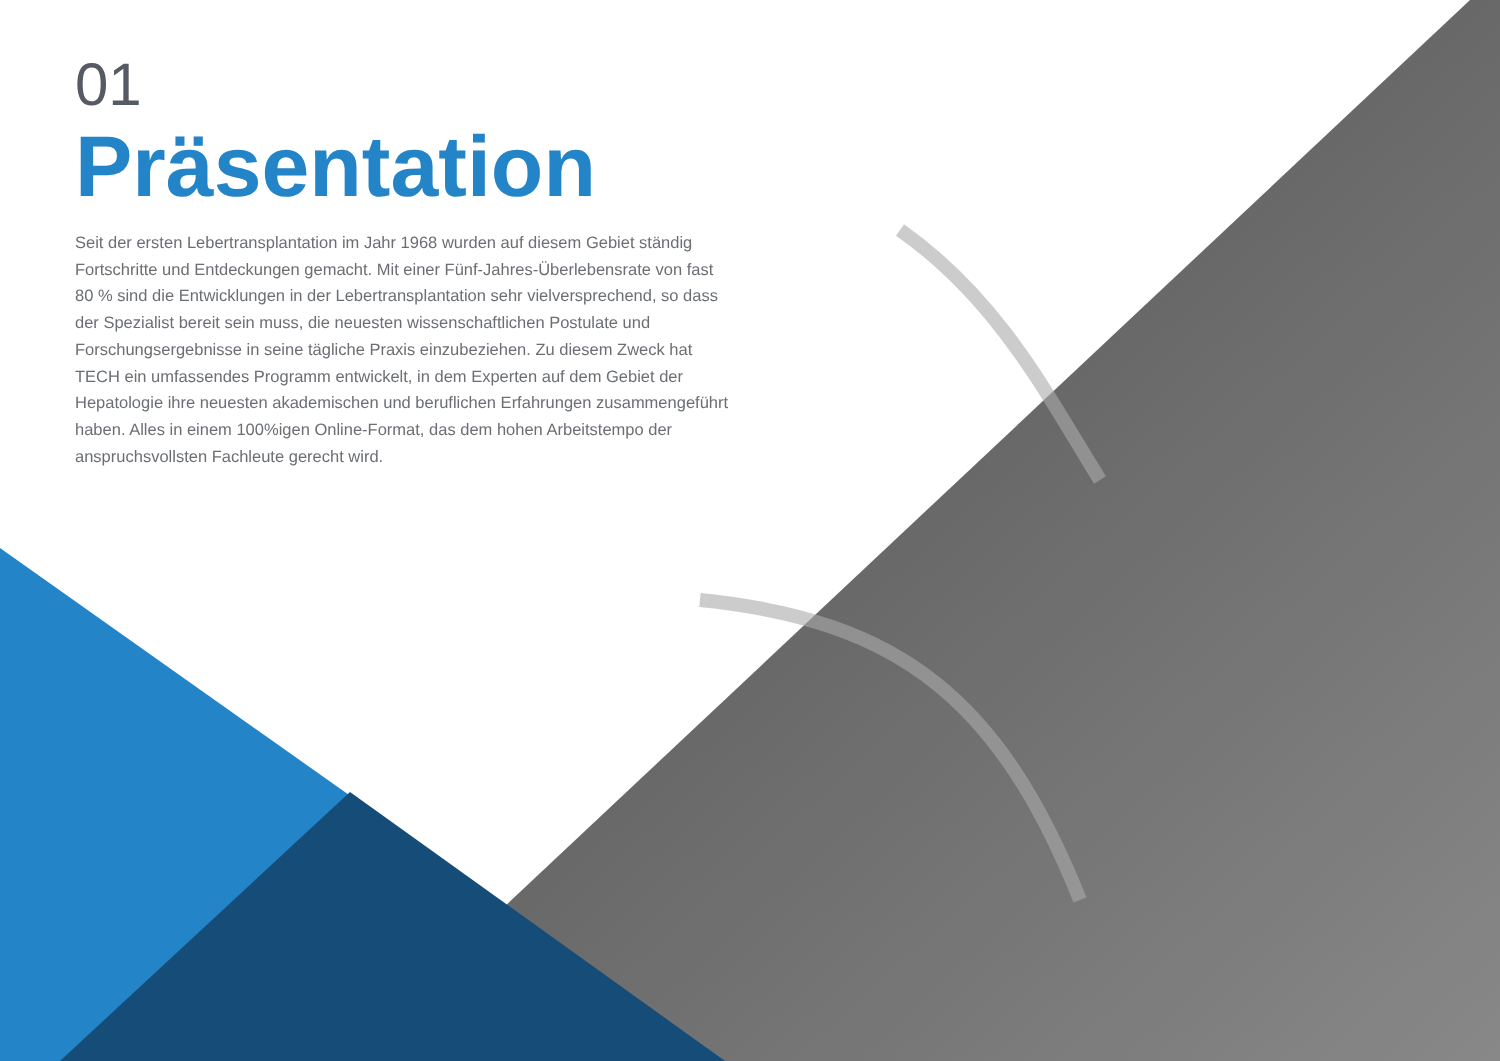01
Präsentation
Seit der ersten Lebertransplantation im Jahr 1968 wurden auf diesem Gebiet ständig Fortschritte und Entdeckungen gemacht. Mit einer Fünf-Jahres-Überlebensrate von fast 80 % sind die Entwicklungen in der Lebertransplantation sehr vielversprechend, so dass der Spezialist bereit sein muss, die neuesten wissenschaftlichen Postulate und Forschungsergebnisse in seine tägliche Praxis einzubeziehen. Zu diesem Zweck hat TECH ein umfassendes Programm entwickelt, in dem Experten auf dem Gebiet der Hepatologie ihre neuesten akademischen und beruflichen Erfahrungen zusammengeführt haben. Alles in einem 100%igen Online-Format, das dem hohen Arbeitstempo der anspruchsvollsten Fachleute gerecht wird.